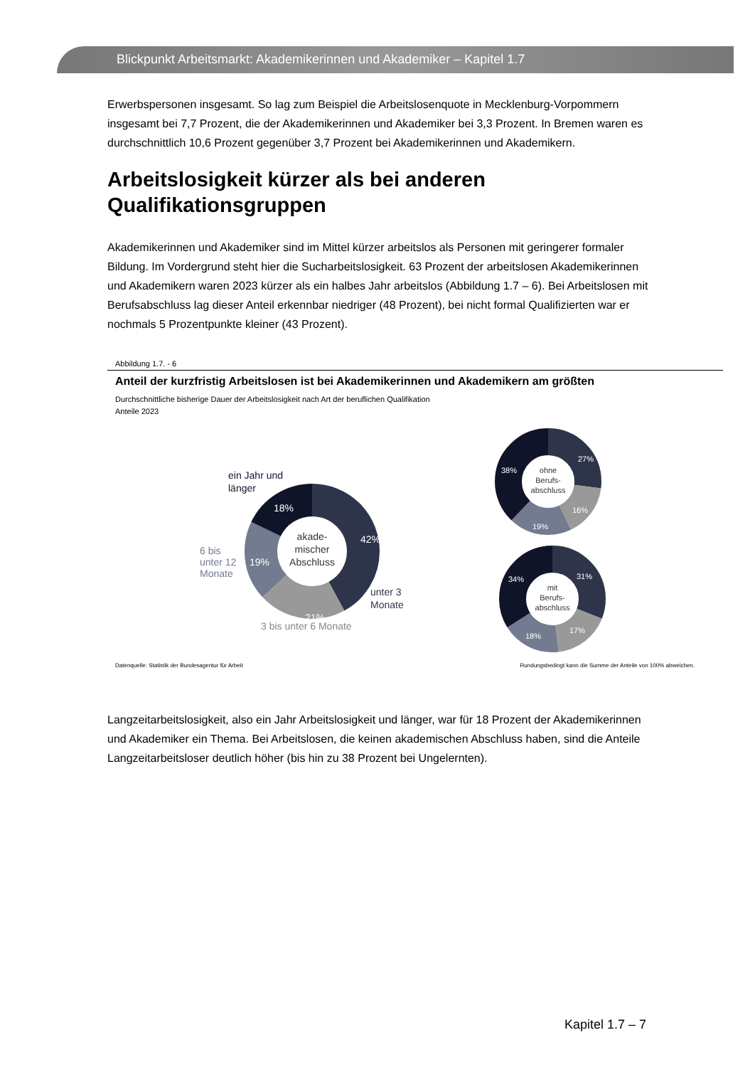Blickpunkt Arbeitsmarkt: Akademikerinnen und Akademiker – Kapitel 1.7
Erwerbspersonen insgesamt. So lag zum Beispiel die Arbeitslosenquote in Mecklenburg-Vorpommern insgesamt bei 7,7 Prozent, die der Akademikerinnen und Akademiker bei 3,3 Prozent. In Bremen waren es durchschnittlich 10,6 Prozent gegenüber 3,7 Prozent bei Akademikerinnen und Akademikern.
Arbeitslosigkeit kürzer als bei anderen Qualifikationsgruppen
Akademikerinnen und Akademiker sind im Mittel kürzer arbeitslos als Personen mit geringerer formaler Bildung. Im Vordergrund steht hier die Sucharbeitslosigkeit. 63 Prozent der arbeitslosen Akademikerinnen und Akademikern waren 2023 kürzer als ein halbes Jahr arbeitslos (Abbildung 1.7 – 6). Bei Arbeitslosen mit Berufsabschluss lag dieser Anteil erkennbar niedriger (48 Prozent), bei nicht formal Qualifizierten war er nochmals 5 Prozentpunkte kleiner (43 Prozent).
Abbildung 1.7. - 6
Anteil der kurzfristig Arbeitslosen ist bei Akademikerinnen und Akademikern am größten
Durchschnittliche bisherige Dauer der Arbeitslosigkeit nach Art der beruflichen Qualifikation
Anteile 2023
akade-
mischer
Abschluss
42%
21%
19%
18%
ein Jahr und
länger
6 bis
unter 12
Monate
unter 3
Monate
3 bis unter 6 Monate
ohne
Berufs-
abschluss
27%
16%
19%
38%
mit
Berufs-
abschluss
31%
17%
18%
34%
Datenquelle: Statistik der Bundesagentur für Arbeit Rundungsbedingt kann die Summe der Anteile von 100% abweichen.
Langzeitarbeitslosigkeit, also ein Jahr Arbeitslosigkeit und länger, war für 18 Prozent der Akademikerinnen und Akademiker ein Thema. Bei Arbeitslosen, die keinen akademischen Abschluss haben, sind die Anteile Langzeitarbeitsloser deutlich höher (bis hin zu 38 Prozent bei Ungelernten).
Kapitel 1.7 – 7